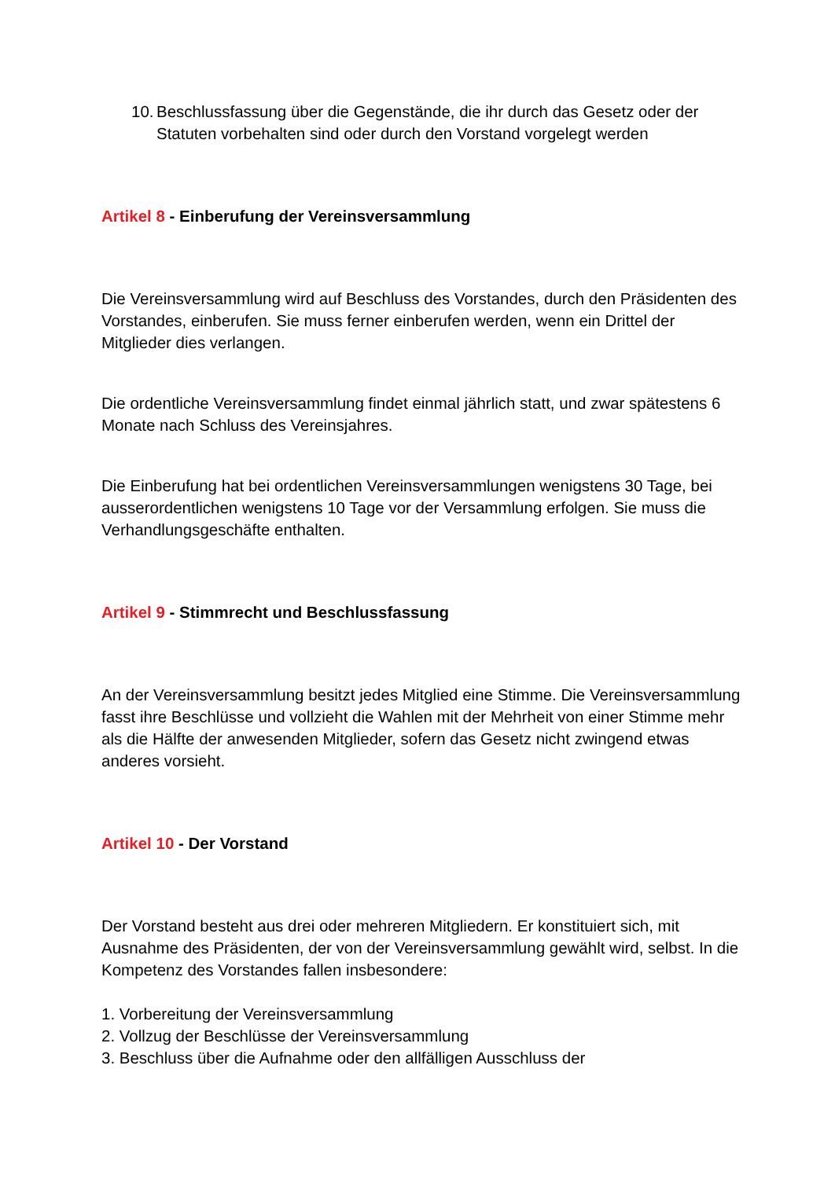10.
Beschlussfassung über die Gegenstände, die ihr durch das Gesetz oder der Statuten vorbehalten sind oder durch den Vorstand vorgelegt werden
Artikel 8 - Einberufung der Vereinsversammlung
Die Vereinsversammlung wird auf Beschluss des Vorstandes, durch den Präsidenten des Vorstandes, einberufen. Sie muss ferner einberufen werden, wenn ein Drittel der Mitglieder dies verlangen.
Die ordentliche Vereinsversammlung findet einmal jährlich statt, und zwar spätestens 6 Monate nach Schluss des Vereinsjahres.
Die Einberufung hat bei ordentlichen Vereinsversammlungen wenigstens 30 Tage, bei ausserordentlichen wenigstens 10 Tage vor der Versammlung erfolgen. Sie muss die Verhandlungsgeschäfte enthalten.
Artikel 9 - Stimmrecht und Beschlussfassung
An der Vereinsversammlung besitzt jedes Mitglied eine Stimme. Die Vereinsversammlung fasst ihre Beschlüsse und vollzieht die Wahlen mit der Mehrheit von einer Stimme mehr als die Hälfte der anwesenden Mitglieder, sofern das Gesetz nicht zwingend etwas anderes vorsieht.
Artikel 10 - Der Vorstand
Der Vorstand besteht aus drei oder mehreren Mitgliedern. Er konstituiert sich, mit Ausnahme des Präsidenten, der von der Vereinsversammlung gewählt wird, selbst. In die Kompetenz des Vorstandes fallen insbesondere:
1. Vorbereitung der Vereinsversammlung
2. Vollzug der Beschlüsse der Vereinsversammlung
3. Beschluss über die Aufnahme oder den allfälligen Ausschluss der